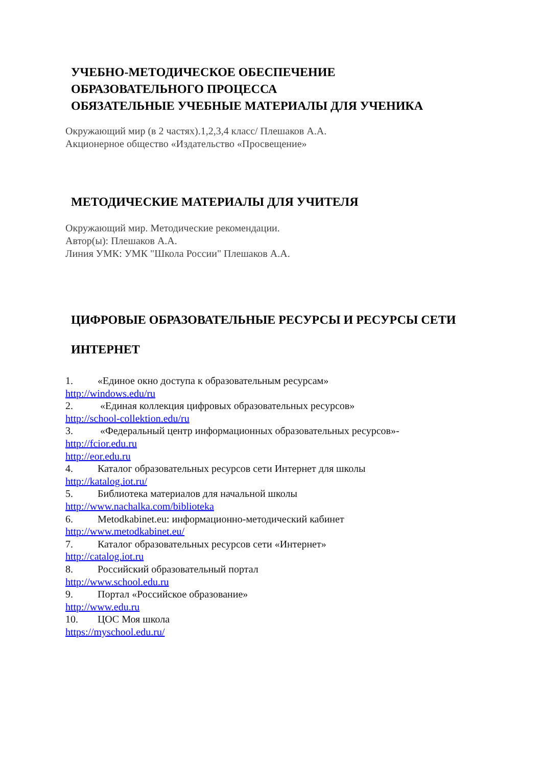УЧЕБНО-МЕТОДИЧЕСКОЕ ОБЕСПЕЧЕНИЕ
ОБРАЗОВАТЕЛЬНОГО ПРОЦЕССА
ОБЯЗАТЕЛЬНЫЕ УЧЕБНЫЕ МАТЕРИАЛЫ ДЛЯ УЧЕНИКА
Окружающий мир (в 2 частях).1,2,3,4 класс/ Плешаков А.А.
Акционерное общество «Издательство «Просвещение»
МЕТОДИЧЕСКИЕ МАТЕРИАЛЫ ДЛЯ УЧИТЕЛЯ
Окружающий мир. Методические рекомендации.
Автор(ы): Плешаков А.А.
Линия УМК: УМК "Школа России" Плешаков А.А.
ЦИФРОВЫЕ ОБРАЗОВАТЕЛЬНЫЕ РЕСУРСЫ И РЕСУРСЫ СЕТИ
ИНТЕРНЕТ
1. «Единое окно доступа к образовательным ресурсам»
http://windows.edu/ru
2. «Единая коллекция цифровых образовательных ресурсов»
http://school-collektion.edu/ru
3. «Федеральный центр информационных образовательных ресурсов»-
http://fcior.edu.ru
http://eor.edu.ru
4. Каталог образовательных ресурсов сети Интернет для школы
http://katalog.iot.ru/
5. Библиотека материалов для начальной школы
http://www.nachalka.com/biblioteka
6. Metodkabinet.eu: информационно-методический кабинет
http://www.metodkabinet.eu/
7. Каталог образовательных ресурсов сети «Интернет»
http://catalog.iot.ru
8. Российский образовательный портал
http://www.school.edu.ru
9. Портал «Российское образование»
http://www.edu.ru
10. ЦОС Моя школа
https://myschool.edu.ru/